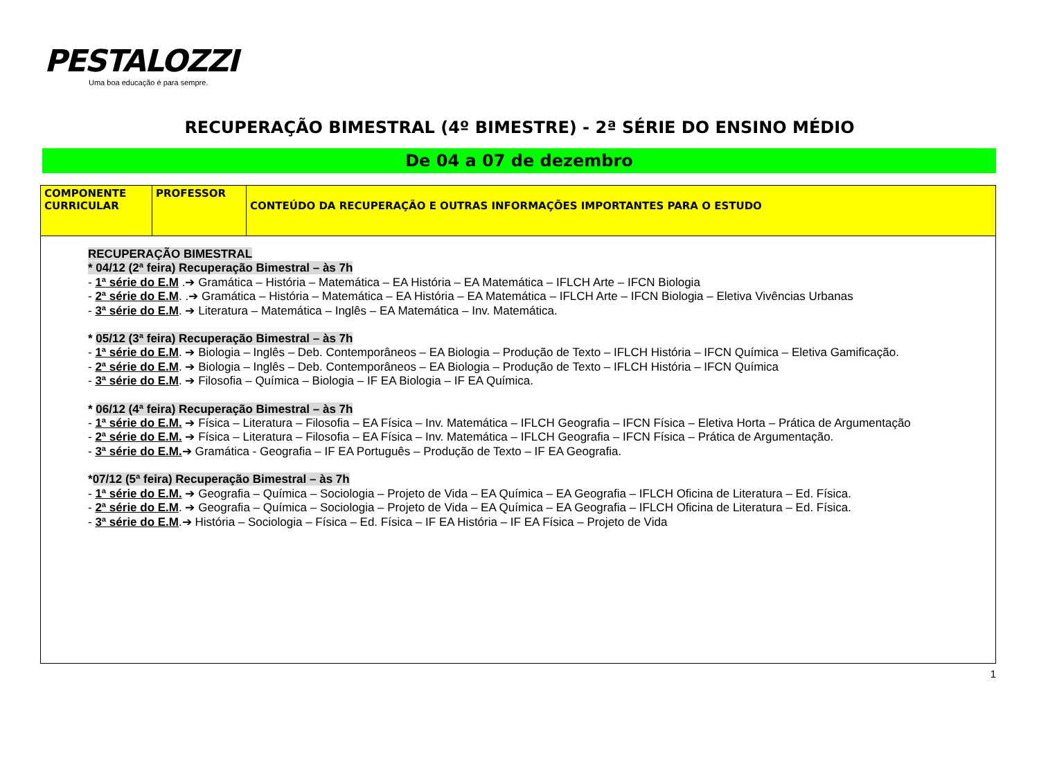PESTALOZZI
Uma boa educação é para sempre.
RECUPERAÇÃO BIMESTRAL (4º BIMESTRE) - 2ª SÉRIE DO ENSINO MÉDIO
De 04 a 07 de dezembro
| COMPONENTE CURRICULAR | PROFESSOR | CONTEÚDO DA RECUPERAÇÃO E OUTRAS INFORMAÇÕES IMPORTANTES PARA O ESTUDO |
| --- | --- | --- |
| RECUPERAÇÃO BIMESTRAL * 04/12 (2ª feira) Recuperação Bimestral – às 7h - 1ª série do E.M .➔ Gramática – História – Matemática – EA História – EA Matemática – IFLCH Arte – IFCN Biologia - 2ª série do E.M . .➔ Gramática – História – Matemática – EA História – EA Matemática – IFLCH Arte – IFCN Biologia – Eletiva Vivências Urbanas - 3ª série do E.M . ➔ Literatura – Matemática – Inglês – EA Matemática – Inv. Matemática. * 05/12 (3ª feira) Recuperação Bimestral – às 7h - 1ª série do E.M . ➔ Biologia – Inglês – Deb. Contemporâneos – EA Biologia – Produção de Texto – IFLCH História – IFCN Química – Eletiva Gamificação. - 2ª série do E.M . ➔ Biologia – Inglês – Deb. Contemporâneos – EA Biologia – Produção de Texto – IFLCH História – IFCN Química - 3ª série do E.M . ➔ Filosofia – Química – Biologia – IF EA Biologia – IF EA Química. * 06/12 (4ª feira) Recuperação Bimestral – às 7h - 1ª série do E.M. ➔ Física – Literatura – Filosofia – EA Física – Inv. Matemática – IFLCH Geografia – IFCN Física – Eletiva Horta – Prática de Argumentação - 2ª série do E.M. ➔ Física – Literatura – Filosofia – EA Física – Inv. Matemática – IFLCH Geografia – IFCN Física – Prática de Argumentação. - 3ª série do E.M. ➔ Gramática - Geografia – IF EA Português – Produção de Texto – IF EA Geografia. * 07/12 (5ª feira) Recuperação Bimestral – às 7h - 1ª série do E.M. ➔ Geografia – Química – Sociologia – Projeto de Vida – EA Química – EA Geografia – IFLCH Oficina de Literatura – Ed. Física. - 2ª série do E.M . ➔ Geografia – Química – Sociologia – Projeto de Vida – EA Química – EA Geografia – IFLCH Oficina de Literatura – Ed. Física. - 3ª série do E.M .➔ História – Sociologia – Física – Ed. Física – IF EA História – IF EA Física – Projeto de Vida | | |
1